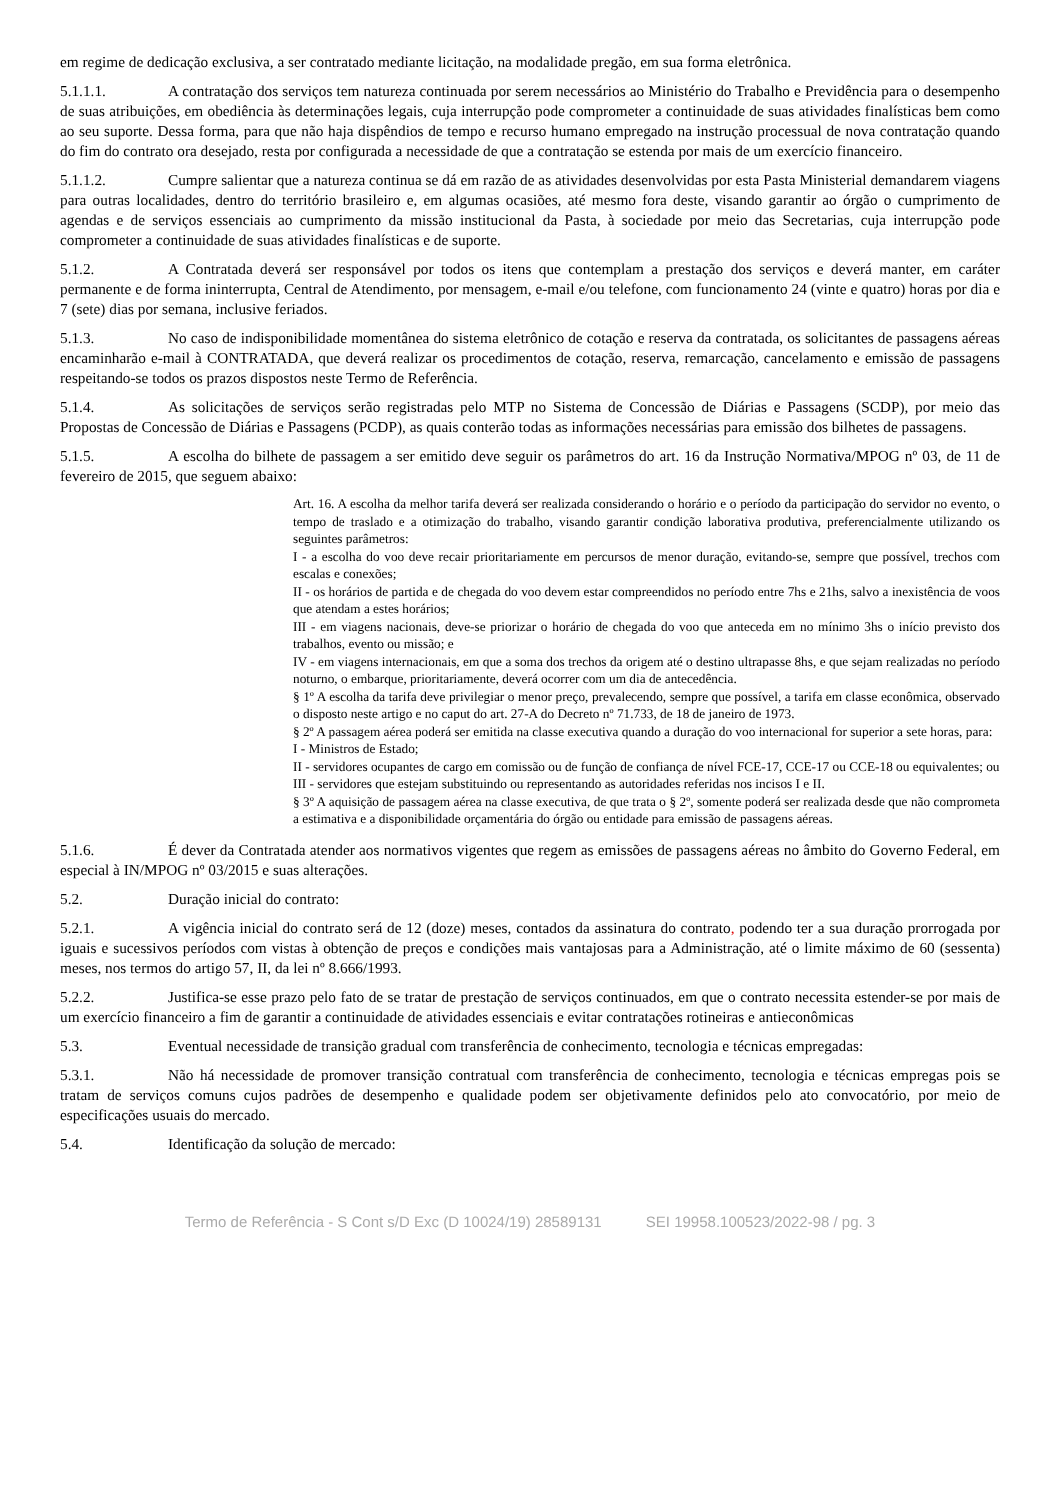em regime de dedicação exclusiva, a ser contratado mediante licitação, na modalidade pregão, em sua forma eletrônica.
5.1.1.1. A contratação dos serviços tem natureza continuada por serem necessários ao Ministério do Trabalho e Previdência para o desempenho de suas atribuições, em obediência às determinações legais, cuja interrupção pode comprometer a continuidade de suas atividades finalísticas bem como ao seu suporte. Dessa forma, para que não haja dispêndios de tempo e recurso humano empregado na instrução processual de nova contratação quando do fim do contrato ora desejado, resta por configurada a necessidade de que a contratação se estenda por mais de um exercício financeiro.
5.1.1.2. Cumpre salientar que a natureza continua se dá em razão de as atividades desenvolvidas por esta Pasta Ministerial demandarem viagens para outras localidades, dentro do território brasileiro e, em algumas ocasiões, até mesmo fora deste, visando garantir ao órgão o cumprimento de agendas e de serviços essenciais ao cumprimento da missão institucional da Pasta, à sociedade por meio das Secretarias, cuja interrupção pode comprometer a continuidade de suas atividades finalísticas e de suporte.
5.1.2. A Contratada deverá ser responsável por todos os itens que contemplam a prestação dos serviços e deverá manter, em caráter permanente e de forma ininterrupta, Central de Atendimento, por mensagem, e-mail e/ou telefone, com funcionamento 24 (vinte e quatro) horas por dia e 7 (sete) dias por semana, inclusive feriados.
5.1.3. No caso de indisponibilidade momentânea do sistema eletrônico de cotação e reserva da contratada, os solicitantes de passagens aéreas encaminharão e-mail à CONTRATADA, que deverá realizar os procedimentos de cotação, reserva, remarcação, cancelamento e emissão de passagens respeitando-se todos os prazos dispostos neste Termo de Referência.
5.1.4. As solicitações de serviços serão registradas pelo MTP no Sistema de Concessão de Diárias e Passagens (SCDP), por meio das Propostas de Concessão de Diárias e Passagens (PCDP), as quais conterão todas as informações necessárias para emissão dos bilhetes de passagens.
5.1.5. A escolha do bilhete de passagem a ser emitido deve seguir os parâmetros do art. 16 da Instrução Normativa/MPOG nº 03, de 11 de fevereiro de 2015, que seguem abaixo:
Art. 16. A escolha da melhor tarifa deverá ser realizada considerando o horário e o período da participação do servidor no evento, o tempo de traslado e a otimização do trabalho, visando garantir condição laborativa produtiva, preferencialmente utilizando os seguintes parâmetros:
I - a escolha do voo deve recair prioritariamente em percursos de menor duração, evitando-se, sempre que possível, trechos com escalas e conexões;
II - os horários de partida e de chegada do voo devem estar compreendidos no período entre 7hs e 21hs, salvo a inexistência de voos que atendam a estes horários;
III - em viagens nacionais, deve-se priorizar o horário de chegada do voo que anteceda em no mínimo 3hs o início previsto dos trabalhos, evento ou missão; e
IV - em viagens internacionais, em que a soma dos trechos da origem até o destino ultrapasse 8hs, e que sejam realizadas no período noturno, o embarque, prioritariamente, deverá ocorrer com um dia de antecedência.
§ 1º A escolha da tarifa deve privilegiar o menor preço, prevalecendo, sempre que possível, a tarifa em classe econômica, observado o disposto neste artigo e no caput do art. 27-A do Decreto nº 71.733, de 18 de janeiro de 1973.
§ 2º A passagem aérea poderá ser emitida na classe executiva quando a duração do voo internacional for superior a sete horas, para:
I - Ministros de Estado;
II - servidores ocupantes de cargo em comissão ou de função de confiança de nível FCE-17, CCE-17 ou CCE-18 ou equivalentes; ou
III - servidores que estejam substituindo ou representando as autoridades referidas nos incisos I e II.
§ 3º A aquisição de passagem aérea na classe executiva, de que trata o § 2º, somente poderá ser realizada desde que não comprometa a estimativa e a disponibilidade orçamentária do órgão ou entidade para emissão de passagens aéreas.
5.1.6. É dever da Contratada atender aos normativos vigentes que regem as emissões de passagens aéreas no âmbito do Governo Federal, em especial à IN/MPOG nº 03/2015 e suas alterações.
5.2. Duração inicial do contrato:
5.2.1. A vigência inicial do contrato será de 12 (doze) meses, contados da assinatura do contrato, podendo ter a sua duração prorrogada por iguais e sucessivos períodos com vistas à obtenção de preços e condições mais vantajosas para a Administração, até o limite máximo de 60 (sessenta) meses, nos termos do artigo 57, II, da lei nº 8.666/1993.
5.2.2. Justifica-se esse prazo pelo fato de se tratar de prestação de serviços continuados, em que o contrato necessita estender-se por mais de um exercício financeiro a fim de garantir a continuidade de atividades essenciais e evitar contratações rotineiras e antieconômicas
5.3. Eventual necessidade de transição gradual com transferência de conhecimento, tecnologia e técnicas empregadas:
5.3.1. Não há necessidade de promover transição contratual com transferência de conhecimento, tecnologia e técnicas empregas pois se tratam de serviços comuns cujos padrões de desempenho e qualidade podem ser objetivamente definidos pelo ato convocatório, por meio de especificações usuais do mercado.
5.4. Identificação da solução de mercado:
Termo de Referência - S Cont s/D Exc (D 10024/19) 28589131 SEI 19958.100523/2022-98 / pg. 3